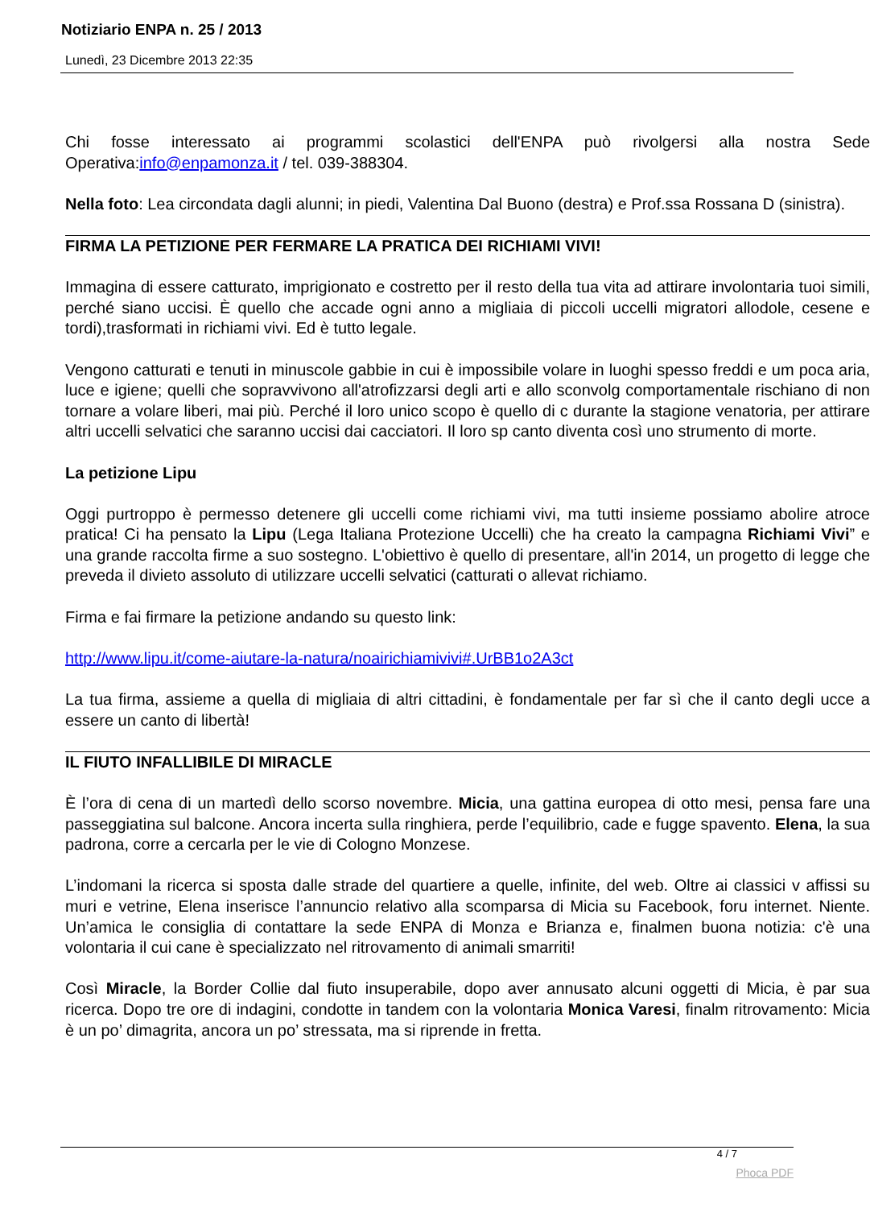Notiziario ENPA n. 25 / 2013
Lunedì, 23 Dicembre 2013 22:35
Chi fosse interessato ai programmi scolastici dell'ENPA può rivolgersi alla nostra Sede Operativa:info@enpamonza.it / tel. 039-388304.
Nella foto: Lea circondata dagli alunni; in piedi, Valentina Dal Buono (destra) e Prof.ssa Rossana D (sinistra).
FIRMA LA PETIZIONE PER FERMARE LA PRATICA DEI RICHIAMI VIVI!
Immagina di essere catturato, imprigionato e costretto per il resto della tua vita ad attirare involontaria tuoi simili, perché siano uccisi. È quello che accade ogni anno a migliaia di piccoli uccelli migratori allodole, cesene e tordi),trasformati in richiami vivi. Ed è tutto legale.
Vengono catturati e tenuti in minuscole gabbie in cui è impossibile volare in luoghi spesso freddi e um poca aria, luce e igiene; quelli che sopravvivono all'atrofizzarsi degli arti e allo sconvolg comportamentale rischiano di non tornare a volare liberi, mai più. Perché il loro unico scopo è quello di c durante la stagione venatoria, per attirare altri uccelli selvatici che saranno uccisi dai cacciatori. Il loro sp canto diventa così uno strumento di morte.
La petizione Lipu
Oggi purtroppo è permesso detenere gli uccelli come richiami vivi, ma tutti insieme possiamo abolire atroce pratica! Ci ha pensato la Lipu (Lega Italiana Protezione Uccelli) che ha creato la campagna Richiami Vivi” e una grande raccolta firme a suo sostegno. L'obiettivo è quello di presentare, all'in 2014, un progetto di legge che preveda il divieto assoluto di utilizzare uccelli selvatici (catturati o allevat richiamo.
Firma e fai firmare la petizione andando su questo link:
http://www.lipu.it/come-aiutare-la-natura/noairichiamivivi#.UrBB1o2A3ct
La tua firma, assieme a quella di migliaia di altri cittadini, è fondamentale per far sì che il canto degli ucce a essere un canto di libertà!
IL FIUTO INFALLIBILE DI MIRACLE
È l’ora di cena di un martedì dello scorso novembre. Micia, una gattina europea di otto mesi, pensa fare una passeggiatina sul balcone. Ancora incerta sulla ringhiera, perde l’equilibrio, cade e fugge spavento. Elena, la sua padrona, corre a cercarla per le vie di Cologno Monzese.
L’indomani la ricerca si sposta dalle strade del quartiere a quelle, infinite, del web. Oltre ai classici v affissi su muri e vetrine, Elena inserisce l’annuncio relativo alla scomparsa di Micia su Facebook, foru internet. Niente. Un’amica le consiglia di contattare la sede ENPA di Monza e Brianza e, finalmen buona notizia: c'è una volontaria il cui cane è specializzato nel ritrovamento di animali smarriti!
Così Miracle, la Border Collie dal fiuto insuperabile, dopo aver annusato alcuni oggetti di Micia, è par sua ricerca. Dopo tre ore di indagini, condotte in tandem con la volontaria Monica Varesi, finalm ritrovamento: Micia è un po’ dimagrita, ancora un po’ stressata, ma si riprende in fretta.
4 / 7
Phoca PDF